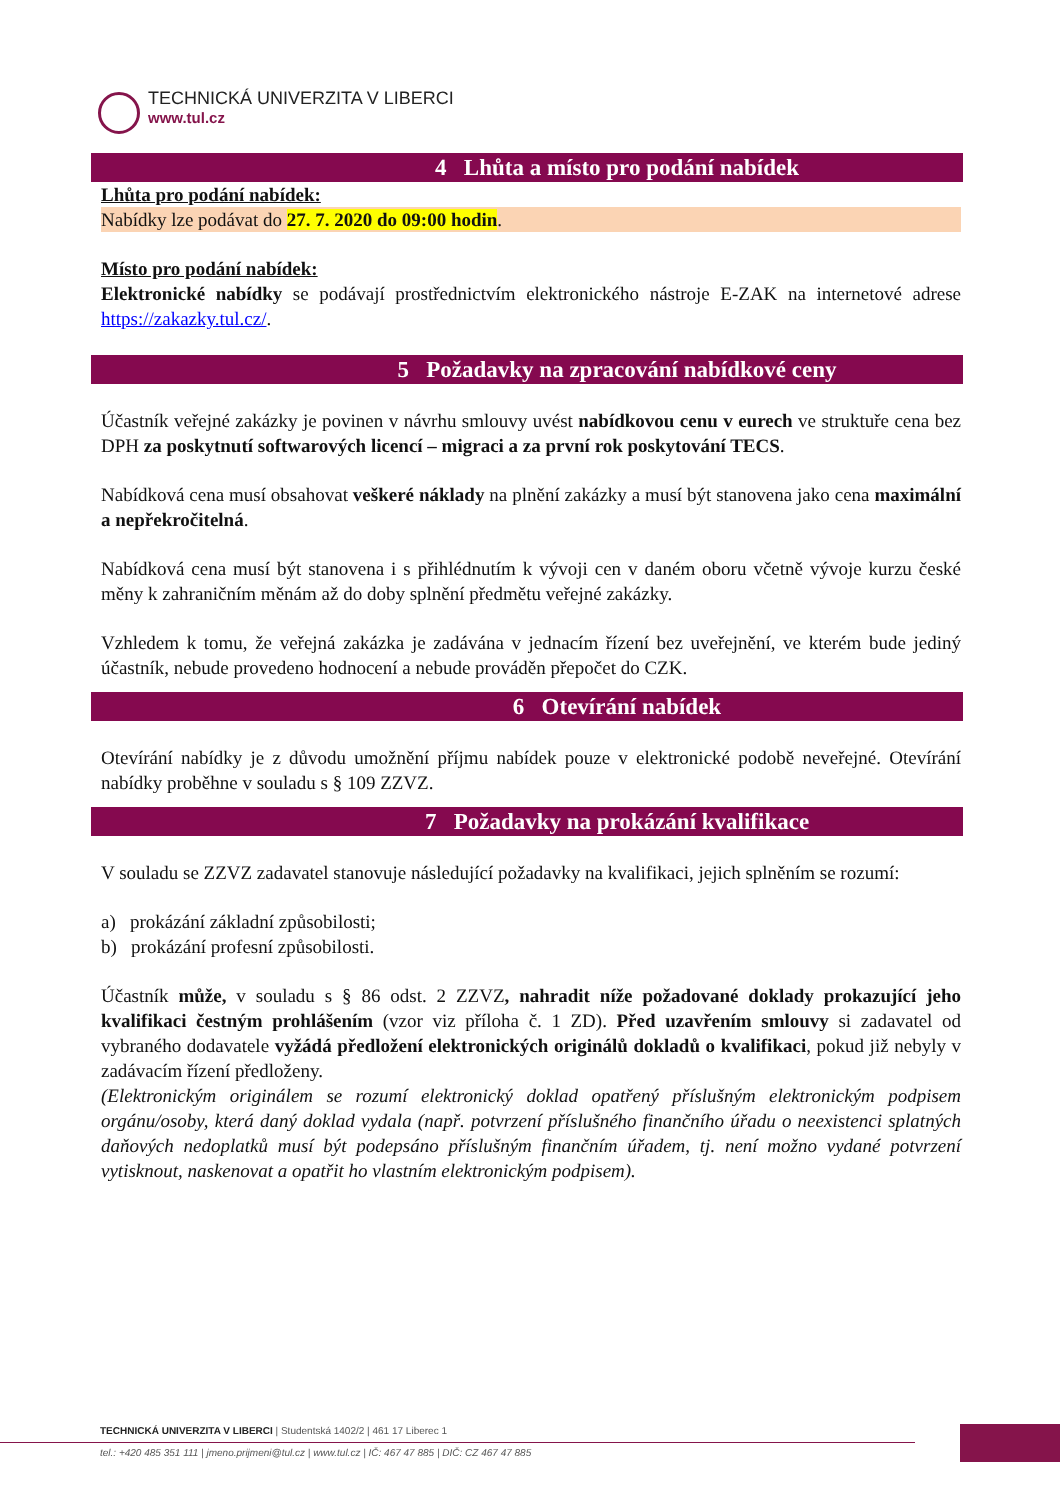TECHNICKÁ UNIVERZITA V LIBERCI
www.tul.cz
4 Lhůta a místo pro podání nabídek
Lhůta pro podání nabídek:
Nabídky lze podávat do 27. 7. 2020 do 09:00 hodin.
Místo pro podání nabídek:
Elektronické nabídky se podávají prostřednictvím elektronického nástroje E-ZAK na internetové adrese https://zakazky.tul.cz/.
5 Požadavky na zpracování nabídkové ceny
Účastník veřejné zakázky je povinen v návrhu smlouvy uvést nabídkovou cenu v eurech ve struktuře cena bez DPH za poskytnutí softwarových licencí – migraci a za první rok poskytování TECS.
Nabídková cena musí obsahovat veškeré náklady na plnění zakázky a musí být stanovena jako cena maximální a nepřekročitelná.
Nabídková cena musí být stanovena i s přihlédnutím k vývoji cen v daném oboru včetně vývoje kurzu české měny k zahraničním měnám až do doby splnění předmětu veřejné zakázky.
Vzhledem k tomu, že veřejná zakázka je zadávána v jednacím řízení bez uveřejnění, ve kterém bude jediný účastník, nebude provedeno hodnocení a nebude prováděn přepočet do CZK.
6 Otevírání nabídek
Otevírání nabídky je z důvodu umožnění příjmu nabídek pouze v elektronické podobě neveřejné. Otevírání nabídky proběhne v souladu s § 109 ZZVZ.
7 Požadavky na prokázání kvalifikace
V souladu se ZZVZ zadavatel stanovuje následující požadavky na kvalifikaci, jejich splněním se rozumí:
a) prokázání základní způsobilosti;
b) prokázání profesní způsobilosti.
Účastník může, v souladu s § 86 odst. 2 ZZVZ, nahradit níže požadované doklady prokazující jeho kvalifikaci čestným prohlášením (vzor viz příloha č. 1 ZD). Před uzavřením smlouvy si zadavatel od vybraného dodavatele vyžádá předložení elektronických originálů dokladů o kvalifikaci, pokud již nebyly v zadávacím řízení předloženy.
(Elektronickým originálem se rozumí elektronický doklad opatřený příslušným elektronickým podpisem orgánu/osoby, která daný doklad vydala (např. potvrzení příslušného finančního úřadu o neexistenci splatných daňových nedoplatků musí být podepsáno příslušným finančním úřadem, tj. není možno vydané potvrzení vytisknout, naskenovat a opatřit ho vlastním elektronickým podpisem).
TECHNICKÁ UNIVERZITA V LIBERCI | Studentská 1402/2 | 461 17 Liberec 1
tel.: +420 485 351 111 | jmeno.prijmeni@tul.cz | www.tul.cz | IČ: 467 47 885 | DIČ: CZ 467 47 885